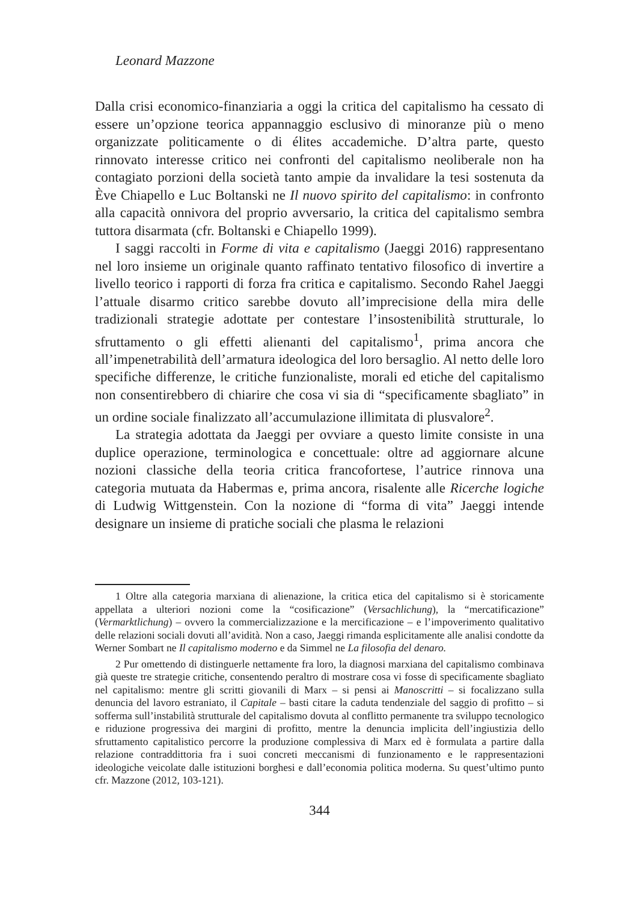Leonard Mazzone
Dalla crisi economico-finanziaria a oggi la critica del capitalismo ha cessato di essere un’opzione teorica appannaggio esclusivo di minoranze più o meno organizzate politicamente o di élites accademiche. D’altra parte, questo rinnovato interesse critico nei confronti del capitalismo neoliberale non ha contagiato porzioni della società tanto ampie da invalidare la tesi sostenuta da Ève Chiapello e Luc Boltanski ne Il nuovo spirito del capitalismo: in confronto alla capacità onnivora del proprio avversario, la critica del capitalismo sembra tuttora disarmata (cfr. Boltanski e Chiapello 1999).
I saggi raccolti in Forme di vita e capitalismo (Jaeggi 2016) rappresentano nel loro insieme un originale quanto raffinato tentativo filosofico di invertire a livello teorico i rapporti di forza fra critica e capitalismo. Secondo Rahel Jaeggi l’attuale disarmo critico sarebbe dovuto all’imprecisione della mira delle tradizionali strategie adottate per contestare l’insostenibilità strutturale, lo sfruttamento o gli effetti alienanti del capitalismo<sup>1</sup>, prima ancora che all’impenetrabilità dell’armatura ideologica del loro bersaglio. Al netto delle loro specifiche differenze, le critiche funzionaliste, morali ed etiche del capitalismo non consentirebbero di chiarire che cosa vi sia di “specificamente sbagliato” in un ordine sociale finalizzato all’accumulazione illimitata di plusvalore<sup>2</sup>.
La strategia adottata da Jaeggi per ovviare a questo limite consiste in una duplice operazione, terminologica e concettuale: oltre ad aggiornare alcune nozioni classiche della teoria critica francofortese, l’autrice rinnova una categoria mutuata da Habermas e, prima ancora, risalente alle Ricerche logiche di Ludwig Wittgenstein. Con la nozione di “forma di vita” Jaeggi intende designare un insieme di pratiche sociali che plasma le relazioni
1 Oltre alla categoria marxiana di alienazione, la critica etica del capitalismo si è storicamente appellata a ulteriori nozioni come la “cosificazione” (Versachlichung), la “mercatificazione” (Vermarktlichung) – ovvero la commercializzazione e la mercificazione – e l’impoverimento qualitativo delle relazioni sociali dovuti all’avidità. Non a caso, Jaeggi rimanda esplicitamente alle analisi condotte da Werner Sombart ne Il capitalismo moderno e da Simmel ne La filosofia del denaro.
2 Pur omettendo di distinguerle nettamente fra loro, la diagnosi marxiana del capitalismo combinava già queste tre strategie critiche, consentendo peraltro di mostrare cosa vi fosse di specificamente sbagliato nel capitalismo: mentre gli scritti giovanili di Marx – si pensi ai Manoscritti – si focalizzano sulla denuncia del lavoro estraniato, il Capitale – basti citare la caduta tendenziale del saggio di profitto – si sofferma sull’instabilità strutturale del capitalismo dovuta al conflitto permanente tra sviluppo tecnologico e riduzione progressiva dei margini di profitto, mentre la denuncia implicita dell’ingiustizia dello sfruttamento capitalistico percorre la produzione complessiva di Marx ed è formulata a partire dalla relazione contraddittoria fra i suoi concreti meccanismi di funzionamento e le rappresentazioni ideologiche veicolate dalle istituzioni borghesi e dall’economia politica moderna. Su quest’ultimo punto cfr. Mazzone (2012, 103-121).
344